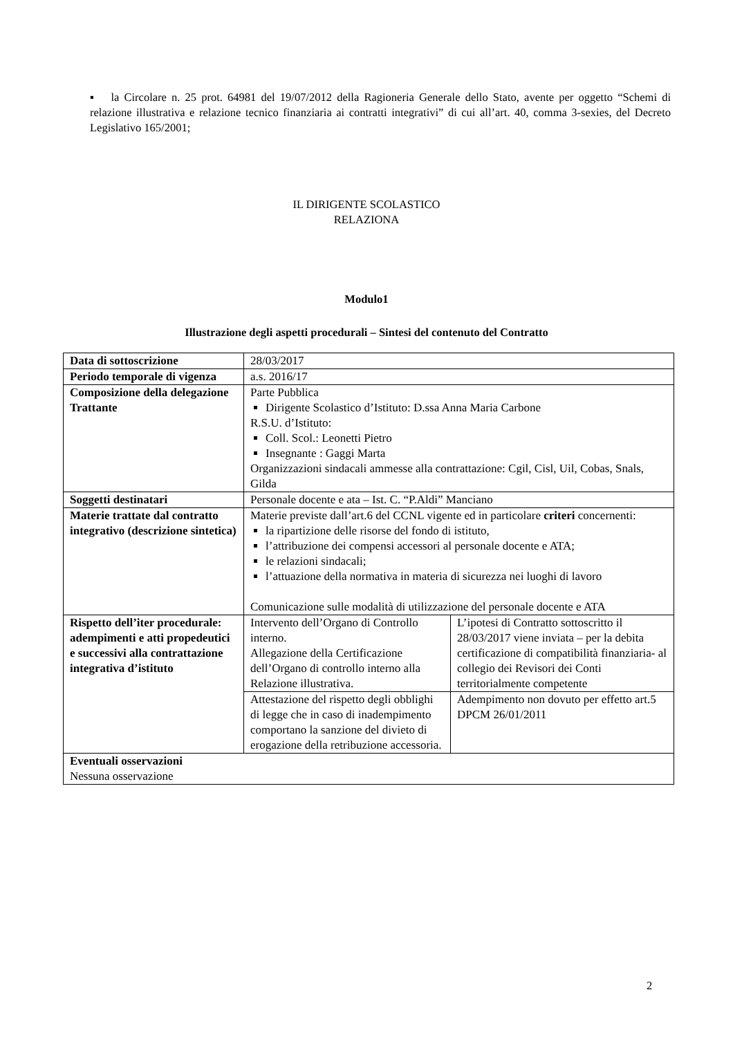▪ la Circolare n. 25 prot. 64981 del 19/07/2012 della Ragioneria Generale dello Stato, avente per oggetto “Schemi di relazione illustrativa e relazione tecnico finanziaria ai contratti integrativi” di cui all’art. 40, comma 3-sexies, del Decreto Legislativo 165/2001;
IL DIRIGENTE SCOLASTICO
RELAZIONA
Modulo1
Illustrazione degli aspetti procedurali – Sintesi del contenuto del Contratto
| Data di sottoscrizione | 28/03/2017 | |
| Periodo temporale di vigenza | a.s. 2016/17 | |
| Composizione della delegazione Trattante | Parte Pubblica Dirigente Scolastico d’Istituto: D.ssa Anna Maria Carbone R.S.U. d’Istituto: Coll. Scol.: Leonetti Pietro Insegnante : Gaggi Marta Organizzazioni sindacali ammesse alla contrattazione: Cgil, Cisl, Uil, Cobas, Snals, Gilda | |
| Soggetti destinatari | Personale docente e ata – Ist. C. “P.Aldi” Manciano | |
| Materie trattate dal contratto integrativo (descrizione sintetica) | Materie previste dall’art.6 del CCNL vigente ed in particolare criteri concernenti: la ripartizione delle risorse del fondo di istituto, l’attribuzione dei compensi accessori al personale docente e ATA; le relazioni sindacali; l’attuazione della normativa in materia di sicurezza nei luoghi di lavoro Comunicazione sulle modalità di utilizzazione del personale docente e ATA | |
| Rispetto dell’iter procedurale: adempimenti e atti propedeutici e successivi alla contrattazione integrativa d’istituto | Intervento dell’Organo di Controllo interno. Allegazione della Certificazione dell’Organo di controllo interno alla Relazione illustrativa. | L’ipotesi di Contratto sottoscritto il 28/03/2017 viene inviata – per la debita certificazione di compatibilità finanziaria- al collegio dei Revisori dei Conti territorialmente competente |
| | Attestazione del rispetto degli obblighi di legge che in caso di inadempimento comportano la sanzione del divieto di erogazione della retribuzione accessoria. | Adempimento non dovuto per effetto art.5 DPCM 26/01/2011 |
| Eventuali osservazioni Nessuna osservazione | | |
2